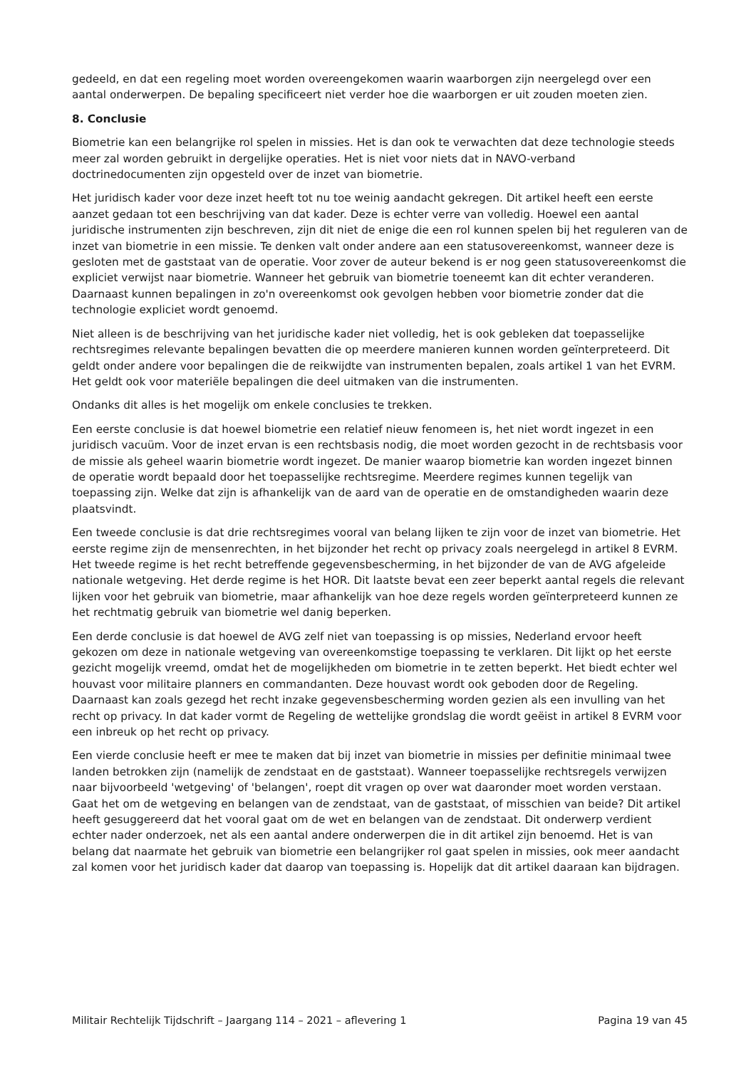gedeeld, en dat een regeling moet worden overeengekomen waarin waarborgen zijn neergelegd over een aantal onderwerpen. De bepaling specificeert niet verder hoe die waarborgen er uit zouden moeten zien.
8. Conclusie
Biometrie kan een belangrijke rol spelen in missies. Het is dan ook te verwachten dat deze technologie steeds meer zal worden gebruikt in dergelijke operaties. Het is niet voor niets dat in NAVO-verband doctrinedocumenten zijn opgesteld over de inzet van biometrie.
Het juridisch kader voor deze inzet heeft tot nu toe weinig aandacht gekregen. Dit artikel heeft een eerste aanzet gedaan tot een beschrijving van dat kader. Deze is echter verre van volledig. Hoewel een aantal juridische instrumenten zijn beschreven, zijn dit niet de enige die een rol kunnen spelen bij het reguleren van de inzet van biometrie in een missie. Te denken valt onder andere aan een statusovereenkomst, wanneer deze is gesloten met de gaststaat van de operatie. Voor zover de auteur bekend is er nog geen statusovereenkomst die expliciet verwijst naar biometrie. Wanneer het gebruik van biometrie toeneemt kan dit echter veranderen. Daarnaast kunnen bepalingen in zo'n overeenkomst ook gevolgen hebben voor biometrie zonder dat die technologie expliciet wordt genoemd.
Niet alleen is de beschrijving van het juridische kader niet volledig, het is ook gebleken dat toepasselijke rechtsregimes relevante bepalingen bevatten die op meerdere manieren kunnen worden geïnterpreteerd. Dit geldt onder andere voor bepalingen die de reikwijdte van instrumenten bepalen, zoals artikel 1 van het EVRM. Het geldt ook voor materiële bepalingen die deel uitmaken van die instrumenten.
Ondanks dit alles is het mogelijk om enkele conclusies te trekken.
Een eerste conclusie is dat hoewel biometrie een relatief nieuw fenomeen is, het niet wordt ingezet in een juridisch vacuüm. Voor de inzet ervan is een rechtsbasis nodig, die moet worden gezocht in de rechtsbasis voor de missie als geheel waarin biometrie wordt ingezet. De manier waarop biometrie kan worden ingezet binnen de operatie wordt bepaald door het toepasselijke rechtsregime. Meerdere regimes kunnen tegelijk van toepassing zijn. Welke dat zijn is afhankelijk van de aard van de operatie en de omstandigheden waarin deze plaatsvindt.
Een tweede conclusie is dat drie rechtsregimes vooral van belang lijken te zijn voor de inzet van biometrie. Het eerste regime zijn de mensenrechten, in het bijzonder het recht op privacy zoals neergelegd in artikel 8 EVRM. Het tweede regime is het recht betreffende gegevensbescherming, in het bijzonder de van de AVG afgeleide nationale wetgeving. Het derde regime is het HOR. Dit laatste bevat een zeer beperkt aantal regels die relevant lijken voor het gebruik van biometrie, maar afhankelijk van hoe deze regels worden geïnterpreteerd kunnen ze het rechtmatig gebruik van biometrie wel danig beperken.
Een derde conclusie is dat hoewel de AVG zelf niet van toepassing is op missies, Nederland ervoor heeft gekozen om deze in nationale wetgeving van overeenkomstige toepassing te verklaren. Dit lijkt op het eerste gezicht mogelijk vreemd, omdat het de mogelijkheden om biometrie in te zetten beperkt. Het biedt echter wel houvast voor militaire planners en commandanten. Deze houvast wordt ook geboden door de Regeling. Daarnaast kan zoals gezegd het recht inzake gegevensbescherming worden gezien als een invulling van het recht op privacy. In dat kader vormt de Regeling de wettelijke grondslag die wordt geëist in artikel 8 EVRM voor een inbreuk op het recht op privacy.
Een vierde conclusie heeft er mee te maken dat bij inzet van biometrie in missies per definitie minimaal twee landen betrokken zijn (namelijk de zendstaat en de gaststaat). Wanneer toepasselijke rechtsregels verwijzen naar bijvoorbeeld 'wetgeving' of 'belangen', roept dit vragen op over wat daaronder moet worden verstaan. Gaat het om de wetgeving en belangen van de zendstaat, van de gaststaat, of misschien van beide? Dit artikel heeft gesuggereerd dat het vooral gaat om de wet en belangen van de zendstaat. Dit onderwerp verdient echter nader onderzoek, net als een aantal andere onderwerpen die in dit artikel zijn benoemd. Het is van belang dat naarmate het gebruik van biometrie een belangrijker rol gaat spelen in missies, ook meer aandacht zal komen voor het juridisch kader dat daarop van toepassing is. Hopelijk dat dit artikel daaraan kan bijdragen.
Militair Rechtelijk Tijdschrift – Jaargang 114 – 2021 – aflevering 1 Pagina 19 van 45